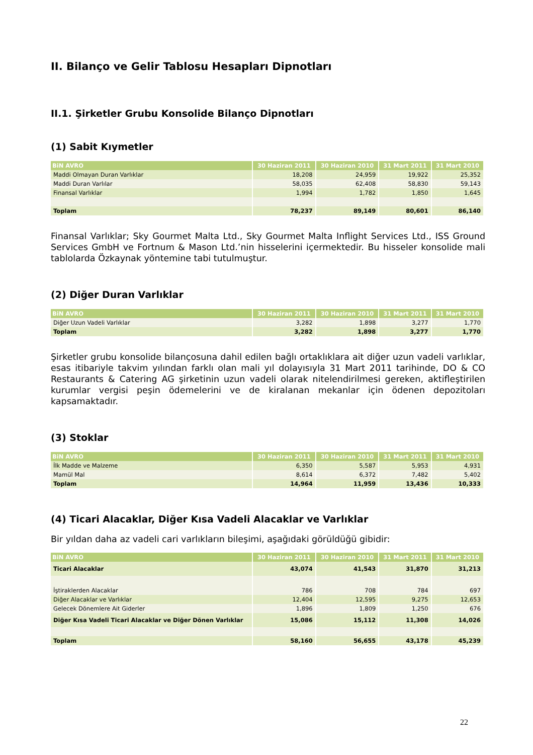II. Bilanço ve Gelir Tablosu Hesapları Dipnotları
II.1. Şirketler Grubu Konsolide Bilanço Dipnotları
(1) Sabit Kıymetler
| BiN AVRO | 30 Haziran 2011 | 30 Haziran 2010 | 31 Mart 2011 | 31 Mart 2010 |
| --- | --- | --- | --- | --- |
| Maddi Olmayan Duran Varlıklar | 18,208 | 24,959 | 19,922 | 25,352 |
| Maddi Duran Varlılar | 58,035 | 62,408 | 58,830 | 59,143 |
| Finansal Varlıklar | 1,994 | 1,782 | 1,850 | 1,645 |
| Toplam | 78,237 | 89,149 | 80,601 | 86,140 |
Finansal Varlıklar; Sky Gourmet Malta Ltd., Sky Gourmet Malta Inflight Services Ltd., ISS Ground Services GmbH ve Fortnum & Mason Ltd.’nin hisselerini içermektedir. Bu hisseler konsolide mali tablolarda Özkaynak yöntemine tabi tutulmuştur.
(2) Diğer Duran Varlıklar
| BiN AVRO | 30 Haziran 2011 | 30 Haziran 2010 | 31 Mart 2011 | 31 Mart 2010 |
| --- | --- | --- | --- | --- |
| Diğer Uzun Vadeli Varlıklar | 3,282 | 1,898 | 3,277 | 1,770 |
| Toplam | 3,282 | 1,898 | 3,277 | 1,770 |
Şirketler grubu konsolide bilançosuna dahil edilen bağlı ortaklıklara ait diğer uzun vadeli varlıklar, esas itibariyle takvim yılından farklı olan mali yıl dolayısıyla 31 Mart 2011 tarihinde, DO & CO Restaurants & Catering AG şirketinin uzun vadeli olarak nitelendirilmesi gereken, aktifleştirilen kurumlar vergisi peşin ödemelerini ve de kiralanan mekanlar için ödenen depozitoları kapsamaktadır.
(3) Stoklar
| BiN AVRO | 30 Haziran 2011 | 30 Haziran 2010 | 31 Mart 2011 | 31 Mart 2010 |
| --- | --- | --- | --- | --- |
| İlk Madde ve Malzeme | 6,350 | 5,587 | 5,953 | 4,931 |
| Mamül Mal | 8,614 | 6,372 | 7,482 | 5,402 |
| Toplam | 14,964 | 11,959 | 13,436 | 10,333 |
(4) Ticari Alacaklar, Diğer Kısa Vadeli Alacaklar ve Varlıklar
Bir yıldan daha az vadeli cari varlıkların bileşimi, aşağıdaki görüldüğü gibidir:
| BiN AVRO | 30 Haziran 2011 | 30 Haziran 2010 | 31 Mart 2011 | 31 Mart 2010 |
| --- | --- | --- | --- | --- |
| Ticari Alacaklar | 43,074 | 41,543 | 31,870 | 31,213 |
| İştiraklerden Alacaklar | 786 | 708 | 784 | 697 |
| Diğer Alacaklar ve Varlıklar | 12,404 | 12,595 | 9,275 | 12,653 |
| Gelecek Dönemlere Ait Giderler | 1,896 | 1,809 | 1,250 | 676 |
| Diğer Kısa Vadeli Ticari Alacaklar ve Diğer Dönen Varlıklar | 15,086 | 15,112 | 11,308 | 14,026 |
| Toplam | 58,160 | 56,655 | 43,178 | 45,239 |
22